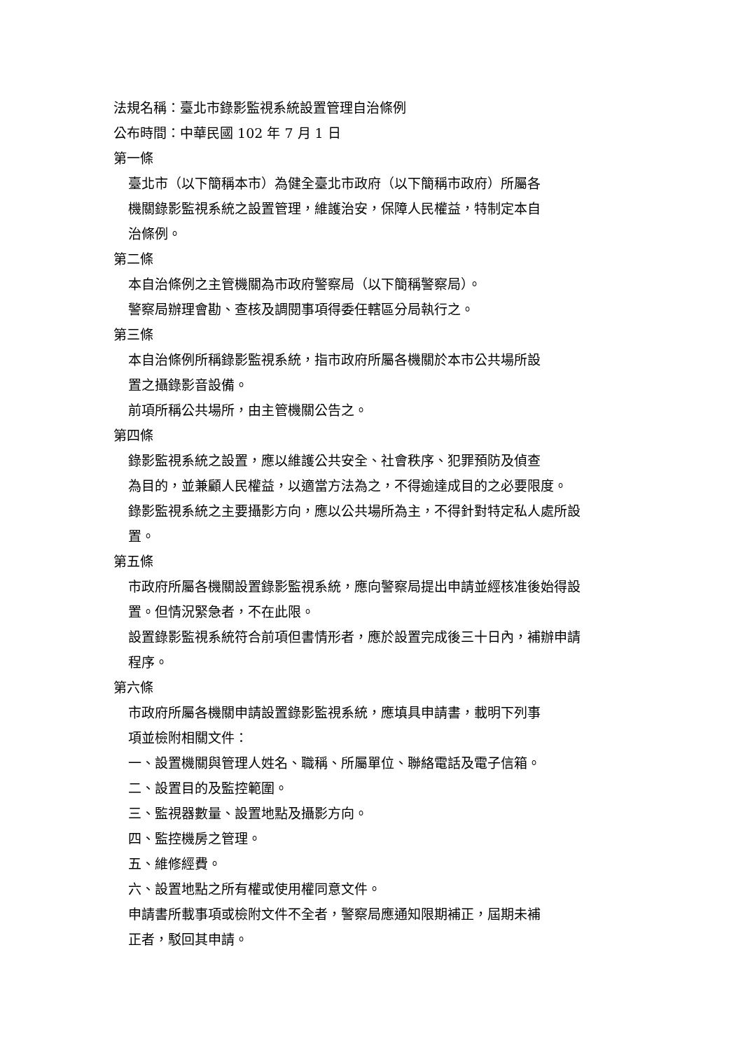法規名稱：臺北市錄影監視系統設置管理自治條例
公布時間：中華民國 102 年 7 月 1 日
第一條
臺北市（以下簡稱本市）為健全臺北市政府（以下簡稱市政府）所屬各
機關錄影監視系統之設置管理，維護治安，保障人民權益，特制定本自
治條例。
第二條
本自治條例之主管機關為市政府警察局（以下簡稱警察局）。
警察局辦理會勘、查核及調閱事項得委任轄區分局執行之。
第三條
本自治條例所稱錄影監視系統，指市政府所屬各機關於本市公共場所設
置之攝錄影音設備。
前項所稱公共場所，由主管機關公告之。
第四條
錄影監視系統之設置，應以維護公共安全、社會秩序、犯罪預防及偵查
為目的，並兼顧人民權益，以適當方法為之，不得逾達成目的之必要限度。
錄影監視系統之主要攝影方向，應以公共場所為主，不得針對特定私人處所設
置。
第五條
市政府所屬各機關設置錄影監視系統，應向警察局提出申請並經核准後始得設
置。但情況緊急者，不在此限。
設置錄影監視系統符合前項但書情形者，應於設置完成後三十日內，補辦申請
程序。
第六條
市政府所屬各機關申請設置錄影監視系統，應填具申請書，載明下列事
項並檢附相關文件：
一、設置機關與管理人姓名、職稱、所屬單位、聯絡電話及電子信箱。
二、設置目的及監控範圍。
三、監視器數量、設置地點及攝影方向。
四、監控機房之管理。
五、維修經費。
六、設置地點之所有權或使用權同意文件。
申請書所載事項或檢附文件不全者，警察局應通知限期補正，屆期未補
正者，駁回其申請。